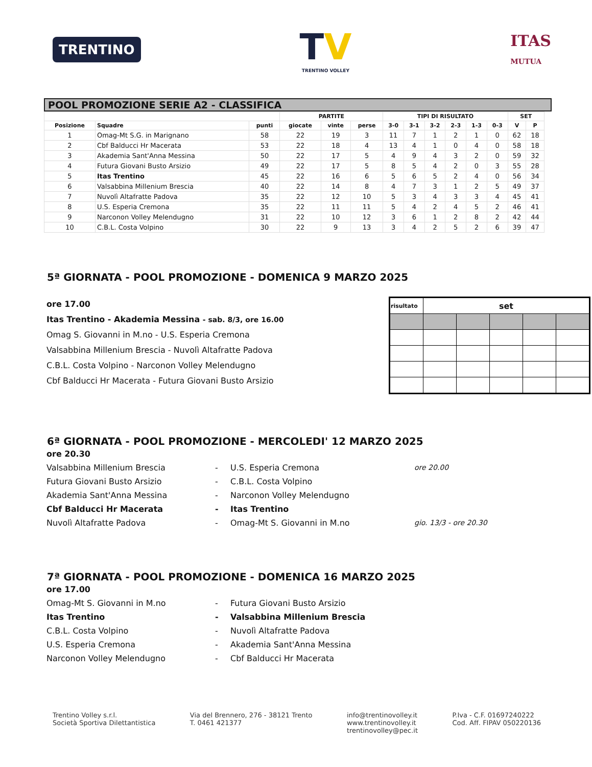TRENTINO
TV
TRENTINO VOLLEY
ITAS
MUTUA
POOL PROMOZIONE SERIE A2 - CLASSIFICA
| | | | PARTITE | | | TIPI DI RISULTATO | | | | | | SET | |
| --- | --- | --- | --- | --- | --- | --- | --- | --- | --- | --- | --- | --- | --- |
| Posizione | Squadre | punti | giocate | vinte | perse | 3-0 | 3-1 | 3-2 | 2-3 | 1-3 | 0-3 | V | P |
| 1 | Omag-Mt S.G. in Marignano | 58 | 22 | 19 | 3 | 11 | 7 | 1 | 2 | 1 | 0 | 62 | 18 |
| 2 | Cbf Balducci Hr Macerata | 53 | 22 | 18 | 4 | 13 | 4 | 1 | 0 | 4 | 0 | 58 | 18 |
| 3 | Akademia Sant'Anna Messina | 50 | 22 | 17 | 5 | 4 | 9 | 4 | 3 | 2 | 0 | 59 | 32 |
| 4 | Futura Giovani Busto Arsizio | 49 | 22 | 17 | 5 | 8 | 5 | 4 | 2 | 0 | 3 | 55 | 28 |
| 5 | Itas Trentino | 45 | 22 | 16 | 6 | 5 | 6 | 5 | 2 | 4 | 0 | 56 | 34 |
| 6 | Valsabbina Millenium Brescia | 40 | 22 | 14 | 8 | 4 | 7 | 3 | 1 | 2 | 5 | 49 | 37 |
| 7 | Nuvolì Altafratte Padova | 35 | 22 | 12 | 10 | 5 | 3 | 4 | 3 | 3 | 4 | 45 | 41 |
| 8 | U.S. Esperia Cremona | 35 | 22 | 11 | 11 | 5 | 4 | 2 | 4 | 5 | 2 | 46 | 41 |
| 9 | Narconon Volley Melendugno | 31 | 22 | 10 | 12 | 3 | 6 | 1 | 2 | 8 | 2 | 42 | 44 |
| 10 | C.B.L. Costa Volpino | 30 | 22 | 9 | 13 | 3 | 4 | 2 | 5 | 2 | 6 | 39 | 47 |
5ª GIORNATA - POOL PROMOZIONE - DOMENICA 9 MARZO 2025
ore 17.00
Itas Trentino - Akademia Messina - sab. 8/3, ore 16.00
Omag S. Giovanni in M.no - U.S. Esperia Cremona
Valsabbina Millenium Brescia - Nuvolì Altafratte Padova
C.B.L. Costa Volpino - Narconon Volley Melendugno
Cbf Balducci Hr Macerata - Futura Giovani Busto Arsizio
| risultato | set | | | | |
6ª GIORNATA - POOL PROMOZIONE - MERCOLEDI' 12 MARZO 2025
ore 20.30
Valsabbina Millenium Brescia - U.S. Esperia Cremona ore 20.00 Futura Giovani Busto Arsizio - C.B.L. Costa Volpino Akademia Sant'Anna Messina - Narconon Volley Melendugno Cbf Balducci Hr Macerata - Itas Trentino Nuvolì Altafratte Padova - Omag-Mt S. Giovanni in M.no gio. 13/3 - ore 20.30
7ª GIORNATA - POOL PROMOZIONE - DOMENICA 16 MARZO 2025
ore 17.00
Omag-Mt S. Giovanni in M.no - Futura Giovani Busto Arsizio Itas Trentino - Valsabbina Millenium Brescia C.B.L. Costa Volpino - Nuvolì Altafratte Padova U.S. Esperia Cremona - Akademia Sant'Anna Messina Narconon Volley Melendugno - Cbf Balducci Hr Macerata
Trentino Volley s.r.l.
Società Sportiva Dilettantistica
Via del Brennero, 276 - 38121 Trento
T. 0461 421377
info@trentinovolley.it
www.trentinovolley.it
trentinovolley@pec.it
P.Iva - C.F. 01697240222
Cod. Aff. FIPAV 050220136